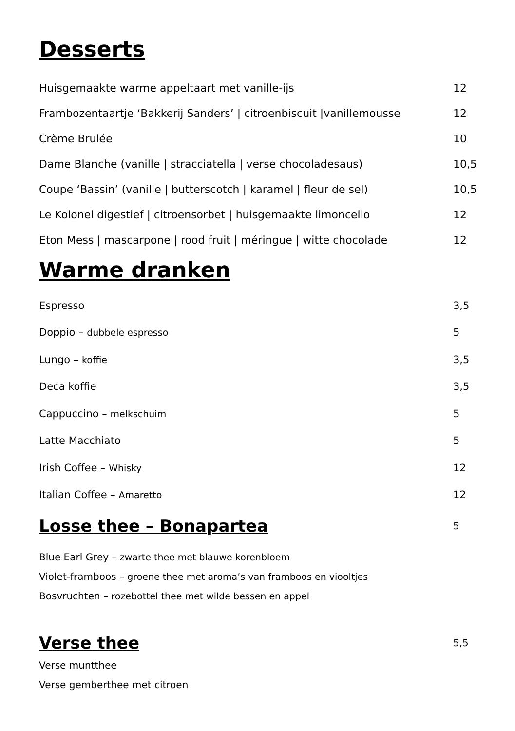Desserts
Huisgemaakte warme appeltaart met vanille-ijs 12
Frambozentaartje ‘Bakkerij Sanders’ | citroenbiscuit |vanillemousse 12
Crème Brulée 10
Dame Blanche (vanille | stracciatella | verse chocoladesaus) 10,5
Coupe ‘Bassin’ (vanille | butterscotch | karamel | fleur de sel) 10,5
Le Kolonel digestief | citroensorbet | huisgemaakte limoncello 12
Eton Mess | mascarpone | rood fruit | méringue | witte chocolade 12
Warme dranken
Espresso 3,5
Doppio – dubbele espresso 5
Lungo – koffie 3,5
Deca koffie 3,5
Cappuccino – melkschuim 5
Latte Macchiato 5
Irish Coffee – Whisky 12
Italian Coffee – Amaretto 12
Losse thee – Bonapartea
5
Blue Earl Grey – zwarte thee met blauwe korenbloem
Violet-framboos – groene thee met aroma’s van framboos en viooltjes
Bosvruchten – rozebottel thee met wilde bessen en appel
Verse thee
5,5
Verse muntthee
Verse gemberthee met citroen